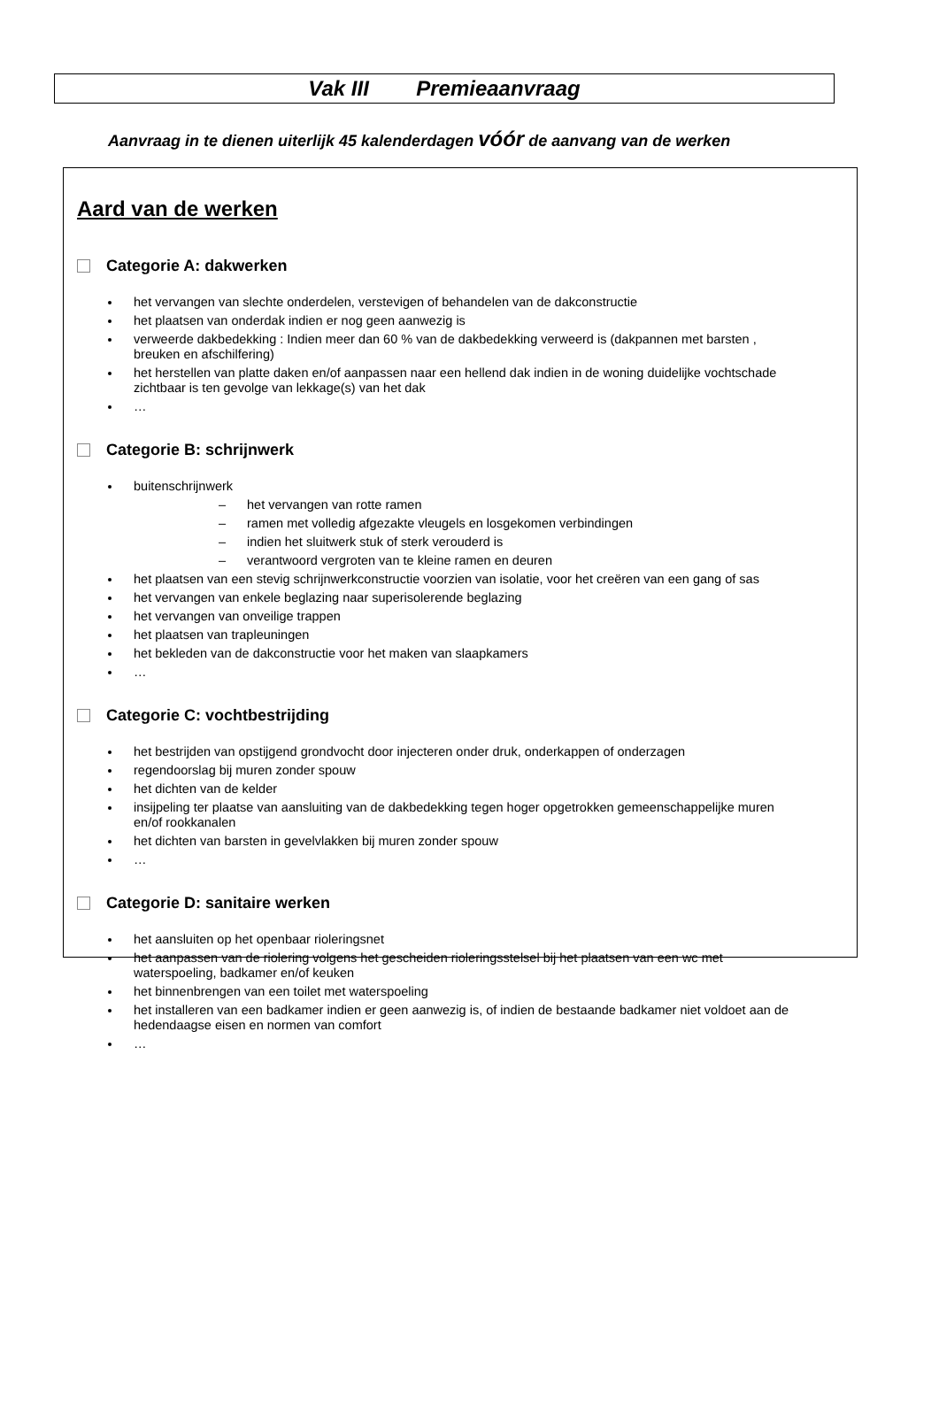Vak III Premieaanvraag
Aanvraag in te dienen uiterlijk 45 kalenderdagen vóór de aanvang van de werken
Aard van de werken
Categorie A: dakwerken
het vervangen van slechte onderdelen, verstevigen of behandelen van de dakconstructie
het plaatsen van onderdak indien er nog geen aanwezig is
verweerde dakbedekking : Indien meer dan 60 % van de dakbedekking verweerd is (dakpannen met barsten , breuken en afschilfering)
het herstellen van platte daken en/of aanpassen naar een hellend dak indien in de woning duidelijke vochtschade zichtbaar is ten gevolge van lekkage(s) van het dak
…
Categorie B: schrijnwerk
buitenschrijnwerk
– het vervangen van rotte ramen
– ramen met volledig afgezakte vleugels en losgekomen verbindingen
– indien het sluitwerk stuk of sterk verouderd is
– verantwoord vergroten van te kleine ramen en deuren
het plaatsen van een stevig schrijnwerkconstructie voorzien van isolatie, voor het creëren van een gang of sas
het vervangen van enkele beglazing naar superisolerende beglazing
het vervangen van onveilige trappen
het plaatsen van trapleuningen
het bekleden van de dakconstructie voor het maken van slaapkamers
…
Categorie C: vochtbestrijding
het bestrijden van opstijgend grondvocht door injecteren onder druk, onderkappen of onderzagen
regendoorslag bij muren zonder spouw
het dichten van de kelder
insijpeling ter plaatse van aansluiting van de dakbedekking tegen hoger opgetrokken gemeenschappelijke muren en/of rookkanalen
het dichten van barsten in gevelvlakken bij muren zonder spouw
…
Categorie D: sanitaire werken
het aansluiten op het openbaar rioleringsnet
het aanpassen van de riolering volgens het gescheiden rioleringsstelsel bij het plaatsen van een wc met waterspoeling, badkamer en/of keuken
het binnenbrengen van een toilet met waterspoeling
het installeren van een badkamer indien er geen aanwezig is, of indien de bestaande badkamer niet voldoet aan de hedendaagse eisen en normen van comfort
…